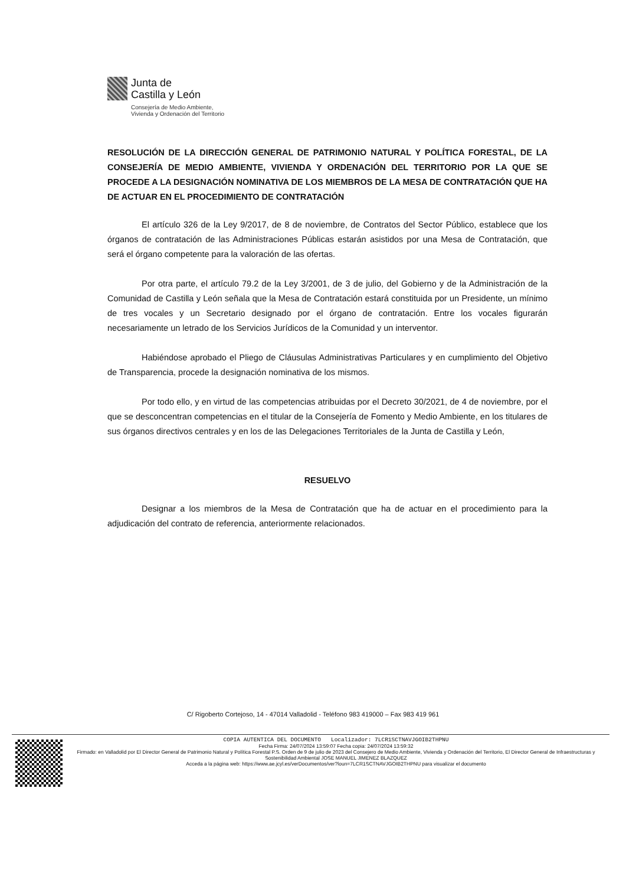Junta de
Castilla y León
Consejería de Medio Ambiente,
Vivienda y Ordenación del Territorio
RESOLUCIÓN DE LA DIRECCIÓN GENERAL DE PATRIMONIO NATURAL Y POLÍTICA FORESTAL, DE LA CONSEJERÍA DE MEDIO AMBIENTE, VIVIENDA Y ORDENACIÓN DEL TERRITORIO POR LA QUE SE PROCEDE A LA DESIGNACIÓN NOMINATIVA DE LOS MIEMBROS DE LA MESA DE CONTRATACIÓN QUE HA DE ACTUAR EN EL PROCEDIMIENTO DE CONTRATACIÓN
El artículo 326 de la Ley 9/2017, de 8 de noviembre, de Contratos del Sector Público, establece que los órganos de contratación de las Administraciones Públicas estarán asistidos por una Mesa de Contratación, que será el órgano competente para la valoración de las ofertas.
Por otra parte, el artículo 79.2 de la Ley 3/2001, de 3 de julio, del Gobierno y de la Administración de la Comunidad de Castilla y León señala que la Mesa de Contratación estará constituida por un Presidente, un mínimo de tres vocales y un Secretario designado por el órgano de contratación. Entre los vocales figurarán necesariamente un letrado de los Servicios Jurídicos de la Comunidad y un interventor.
Habiéndose aprobado el Pliego de Cláusulas Administrativas Particulares y en cumplimiento del Objetivo de Transparencia, procede la designación nominativa de los mismos.
Por todo ello, y en virtud de las competencias atribuidas por el Decreto 30/2021, de 4 de noviembre, por el que se desconcentran competencias en el titular de la Consejería de Fomento y Medio Ambiente, en los titulares de sus órganos directivos centrales y en los de las Delegaciones Territoriales de la Junta de Castilla y León,
RESUELVO
Designar a los miembros de la Mesa de Contratación que ha de actuar en el procedimiento para la adjudicación del contrato de referencia, anteriormente relacionados.
C/ Rigoberto Cortejoso, 14 - 47014 Valladolid - Teléfono 983 419000 – Fax 983 419 961
COPIA AUTENTICA DEL DOCUMENTO Localizador: 7LCR1SCTNAVJGOIB2THPNU
Fecha Firma: 24/07/2024 13:59:07 Fecha copia: 24/07/2024 13:59:32
Firmado: en Valladolid por El Director General de Patrimonio Natural y Política Forestal P.S. Orden de 9 de julio de 2023 del Consejero de Medio Ambiente, Vivienda y Ordenación del Territorio, El Director General de Infraestructuras y Sostenibilidad Ambiental JOSE MANUEL JIMENEZ BLAZQUEZ
Acceda a la página web: https://www.ae.jcyl.es/verDocumentos/ver?loun=7LCR1SCTNAVJGOIB2THPNU para visualizar el documento